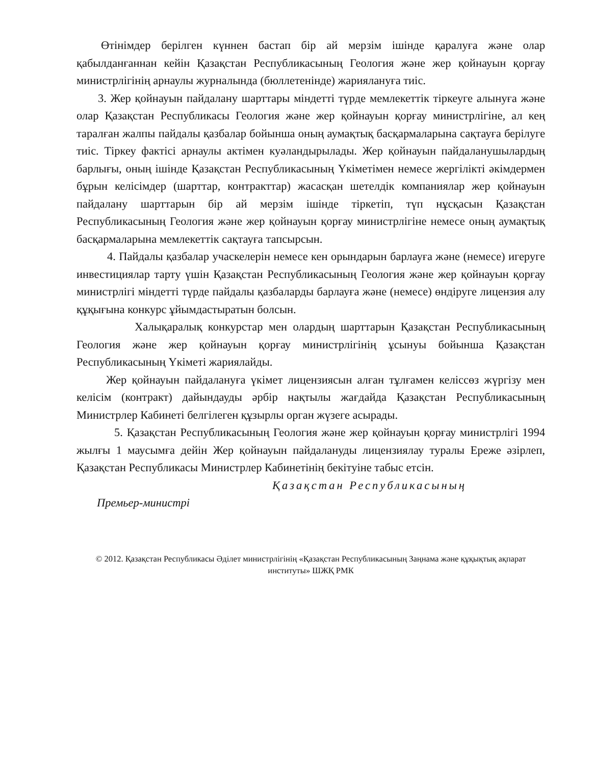Өтінімдер берілген күннен бастап бір ай мерзім ішінде қаралуға және олар қабылданғаннан кейін Қазақстан Республикасының Геология және жер қойнауын қорғау министрлігінің арнаулы журналында (бюллетенінде) жариялануға тиіс.
3. Жер қойнауын пайдалану шарттары міндетті түрде мемлекеттік тіркеуге алынуға және олар Қазақстан Республикасы Геология және жер қойнауын қорғау министрлігіне, ал кең таралған жалпы пайдалы қазбалар бойынша оның аумақтық басқармаларына сақтауға берілуге тиіс. Тіркеу фактісі арнаулы актімен куәландырылады. Жер қойнауын пайдаланушылардың барлығы, оның ішінде Қазақстан Республикасының Үкіметімен немесе жергілікті әкімдермен бұрын келісімдер (шарттар, контракттар) жасасқан шетелдік компаниялар жер қойнауын пайдалану шарттарын бір ай мерзім ішінде тіркетіп, түп нұсқасын Қазақстан Республикасының Геология және жер қойнауын қорғау министрлігіне немесе оның аумақтық басқармаларына мемлекеттік сақтауға тапсырсын.
4. Пайдалы қазбалар учаскелерін немесе кен орындарын барлауға және (немесе) игеруге инвестициялар тарту үшін Қазақстан Республикасының Геология және жер қойнауын қорғау министрлігі міндетті түрде пайдалы қазбаларды барлауға және (немесе) өндіруге лицензия алу құқығына конкурс ұйымдастыратын болсын.
Халықаралық конкурстар мен олардың шарттарын Қазақстан Республикасының Геология және жер қойнауын қорғау министрлігінің ұсынуы бойынша Қазақстан Республикасының Үкіметі жариялайды.
Жер қойнауын пайдалануға үкімет лицензиясын алған тұлғамен келіссөз жүргізу мен келісім (контракт) дайындауды әрбір нақтылы жағдайда Қазақстан Республикасының Министрлер Кабинеті белгілеген құзырлы орган жүзеге асырады.
5. Қазақстан Республикасының Геология және жер қойнауын қорғау министрлігі 1994 жылғы 1 маусымға дейін Жер қойнауын пайдалануды лицензиялау туралы Ереже әзірлеп, Қазақстан Республикасы Министрлер Кабинетінің бекітуіне табыс етсін.
Қазақстан Республикасының
Премьер-министрі
© 2012. Қазақстан Республикасы Әділет министрлігінің «Қазақстан Республикасының Заңнама және құқықтық ақпарат институты» ШЖҚ РМК